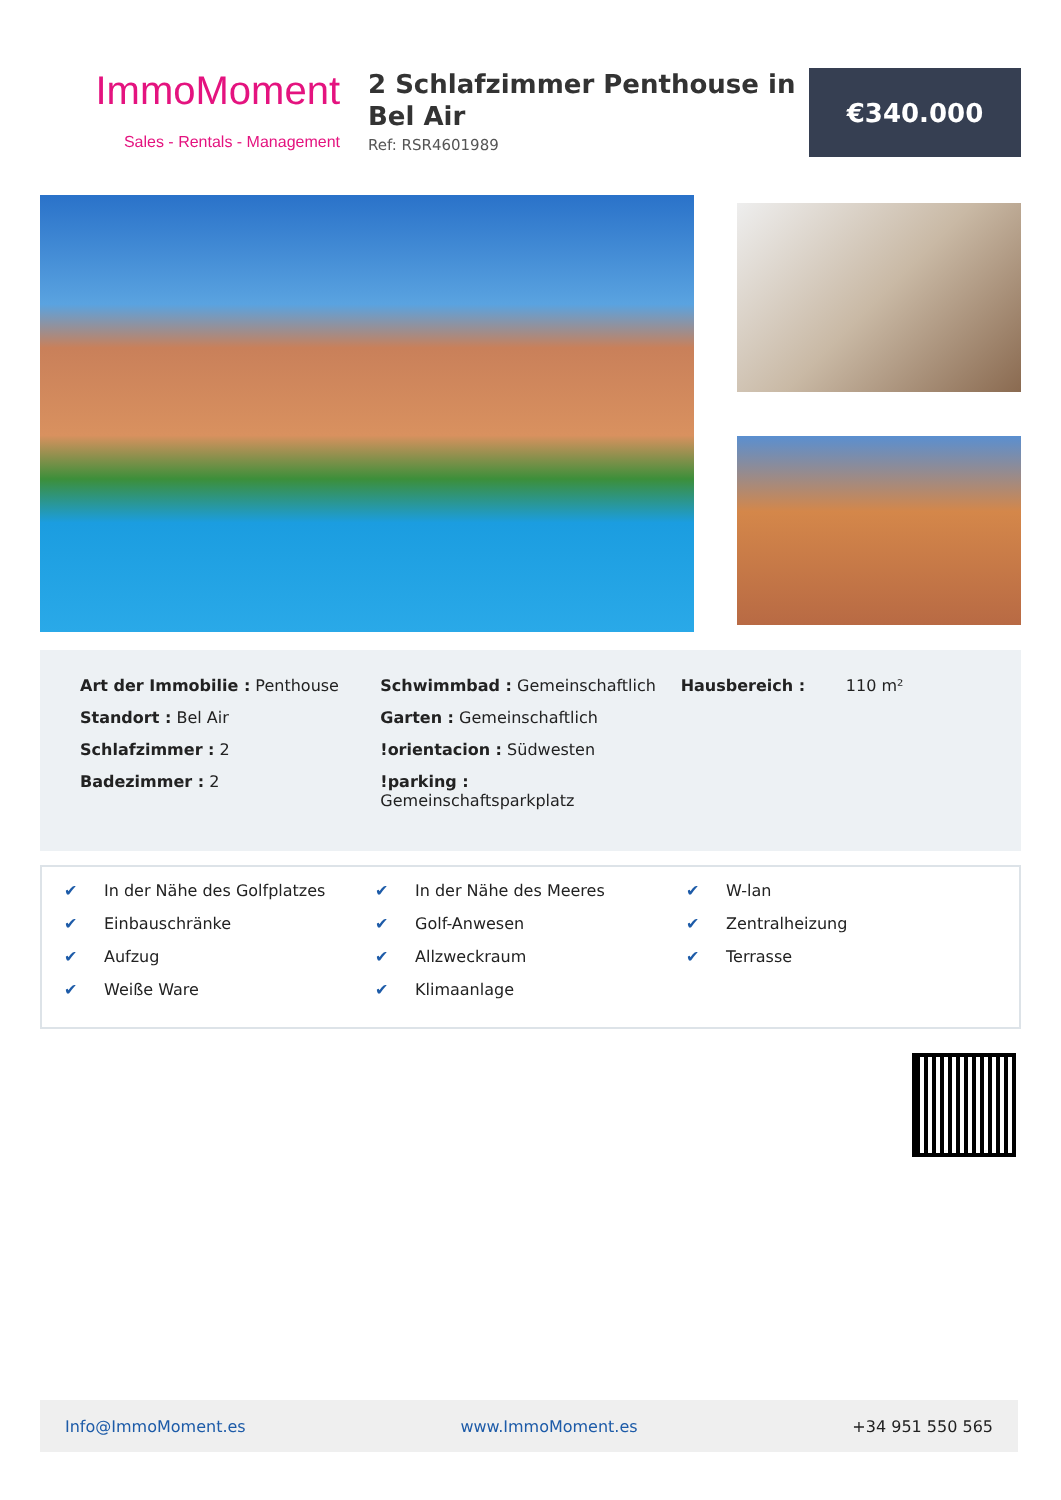ImmoMoment
Sales - Rentals - Management
2 Schlafzimmer Penthouse in Bel Air
Ref: RSR4601989
€340.000
Art der Immobilie : Penthouse
Standort : Bel Air
Schlafzimmer : 2
Badezimmer : 2
Schwimmbad : Gemeinschaftlich
Garten : Gemeinschaftlich
!orientacion : Südwesten
!parking :
Gemeinschaftsparkplatz
Hausbereich : 110 m²
✔ In der Nähe des Golfplatzes
✔ Einbauschränke
✔ Aufzug
✔ Weiße Ware
✔ In der Nähe des Meeres
✔ Golf-Anwesen
✔ Allzweckraum
✔ Klimaanlage
✔ W-lan
✔ Zentralheizung
✔ Terrasse
Info@ImmoMoment.es www.ImmoMoment.es +34 951 550 565